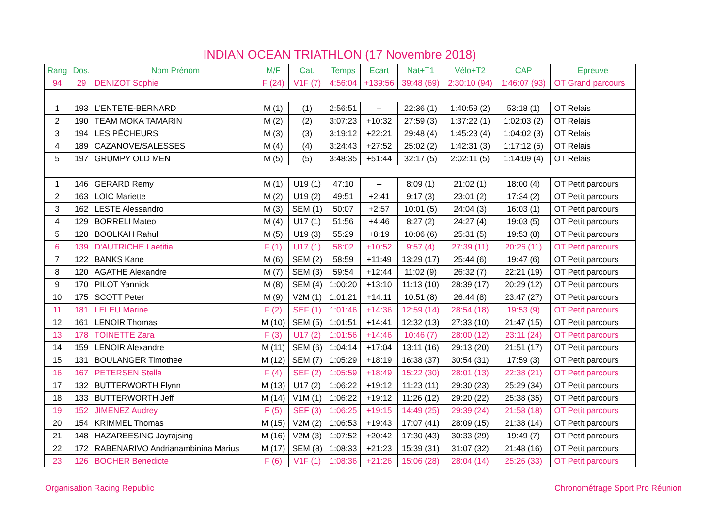INDIAN OCEAN TRIATHLON (17 Novembre 2018)
| Rang | Dos. | Nom Prénom | M/F | Cat. | Temps | Ecart | Nat+T1 | Vélo+T2 | CAP | Epreuve |
| --- | --- | --- | --- | --- | --- | --- | --- | --- | --- | --- |
| 94 | 29 | DENIZOT Sophie | F (24) | V1F (7) | 4:56:04 | +139:56 | 39:48 (69) | 2:30:10 (94) | 1:46:07 (93) | IOT Grand parcours |
| 1 | 193 | L'ENTETE-BERNARD | M (1) | (1) | 2:56:51 | -- | 22:36 (1) | 1:40:59 (2) | 53:18 (1) | IOT Relais |
| 2 | 190 | TEAM MOKA TAMARIN | M (2) | (2) | 3:07:23 | +10:32 | 27:59 (3) | 1:37:22 (1) | 1:02:03 (2) | IOT Relais |
| 3 | 194 | LES PÊCHEURS | M (3) | (3) | 3:19:12 | +22:21 | 29:48 (4) | 1:45:23 (4) | 1:04:02 (3) | IOT Relais |
| 4 | 189 | CAZANOVE/SALESSES | M (4) | (4) | 3:24:43 | +27:52 | 25:02 (2) | 1:42:31 (3) | 1:17:12 (5) | IOT Relais |
| 5 | 197 | GRUMPY OLD MEN | M (5) | (5) | 3:48:35 | +51:44 | 32:17 (5) | 2:02:11 (5) | 1:14:09 (4) | IOT Relais |
| 1 | 146 | GERARD Remy | M (1) | U19 (1) | 47:10 | -- | 8:09 (1) | 21:02 (1) | 18:00 (4) | IOT Petit parcours |
| 2 | 163 | LOIC Mariette | M (2) | U19 (2) | 49:51 | +2:41 | 9:17 (3) | 23:01 (2) | 17:34 (2) | IOT Petit parcours |
| 3 | 162 | LESTE Alessandro | M (3) | SEM (1) | 50:07 | +2:57 | 10:01 (5) | 24:04 (3) | 16:03 (1) | IOT Petit parcours |
| 4 | 129 | BORRELI Mateo | M (4) | U17 (1) | 51:56 | +4:46 | 8:27 (2) | 24:27 (4) | 19:03 (5) | IOT Petit parcours |
| 5 | 128 | BOOLKAH Rahul | M (5) | U19 (3) | 55:29 | +8:19 | 10:06 (6) | 25:31 (5) | 19:53 (8) | IOT Petit parcours |
| 6 | 139 | D'AUTRICHE Laetitia | F (1) | U17 (1) | 58:02 | +10:52 | 9:57 (4) | 27:39 (11) | 20:26 (11) | IOT Petit parcours |
| 7 | 122 | BANKS Kane | M (6) | SEM (2) | 58:59 | +11:49 | 13:29 (17) | 25:44 (6) | 19:47 (6) | IOT Petit parcours |
| 8 | 120 | AGATHE Alexandre | M (7) | SEM (3) | 59:54 | +12:44 | 11:02 (9) | 26:32 (7) | 22:21 (19) | IOT Petit parcours |
| 9 | 170 | PILOT Yannick | M (8) | SEM (4) | 1:00:20 | +13:10 | 11:13 (10) | 28:39 (17) | 20:29 (12) | IOT Petit parcours |
| 10 | 175 | SCOTT Peter | M (9) | V2M (1) | 1:01:21 | +14:11 | 10:51 (8) | 26:44 (8) | 23:47 (27) | IOT Petit parcours |
| 11 | 181 | LELEU Marine | F (2) | SEF (1) | 1:01:46 | +14:36 | 12:59 (14) | 28:54 (18) | 19:53 (9) | IOT Petit parcours |
| 12 | 161 | LENOIR Thomas | M (10) | SEM (5) | 1:01:51 | +14:41 | 12:32 (13) | 27:33 (10) | 21:47 (15) | IOT Petit parcours |
| 13 | 178 | TOINETTE Zara | F (3) | U17 (2) | 1:01:56 | +14:46 | 10:46 (7) | 28:00 (12) | 23:11 (24) | IOT Petit parcours |
| 14 | 159 | LENOIR Alexandre | M (11) | SEM (6) | 1:04:14 | +17:04 | 13:11 (16) | 29:13 (20) | 21:51 (17) | IOT Petit parcours |
| 15 | 131 | BOULANGER Timothee | M (12) | SEM (7) | 1:05:29 | +18:19 | 16:38 (37) | 30:54 (31) | 17:59 (3) | IOT Petit parcours |
| 16 | 167 | PETERSEN Stella | F (4) | SEF (2) | 1:05:59 | +18:49 | 15:22 (30) | 28:01 (13) | 22:38 (21) | IOT Petit parcours |
| 17 | 132 | BUTTERWORTH Flynn | M (13) | U17 (2) | 1:06:22 | +19:12 | 11:23 (11) | 29:30 (23) | 25:29 (34) | IOT Petit parcours |
| 18 | 133 | BUTTERWORTH Jeff | M (14) | V1M (1) | 1:06:22 | +19:12 | 11:26 (12) | 29:20 (22) | 25:38 (35) | IOT Petit parcours |
| 19 | 152 | JIMENEZ Audrey | F (5) | SEF (3) | 1:06:25 | +19:15 | 14:49 (25) | 29:39 (24) | 21:58 (18) | IOT Petit parcours |
| 20 | 154 | KRIMMEL Thomas | M (15) | V2M (2) | 1:06:53 | +19:43 | 17:07 (41) | 28:09 (15) | 21:38 (14) | IOT Petit parcours |
| 21 | 148 | HAZAREESING Jayrajsing | M (16) | V2M (3) | 1:07:52 | +20:42 | 17:30 (43) | 30:33 (29) | 19:49 (7) | IOT Petit parcours |
| 22 | 172 | RABENARIVO Andrianambinina Marius | M (17) | SEM (8) | 1:08:33 | +21:23 | 15:39 (31) | 31:07 (32) | 21:48 (16) | IOT Petit parcours |
| 23 | 126 | BOCHER Benedicte | F (6) | V1F (1) | 1:08:36 | +21:26 | 15:06 (28) | 28:04 (14) | 25:26 (33) | IOT Petit parcours |
Organisation Racing Republic Chronométrage Sport Pro Réunion